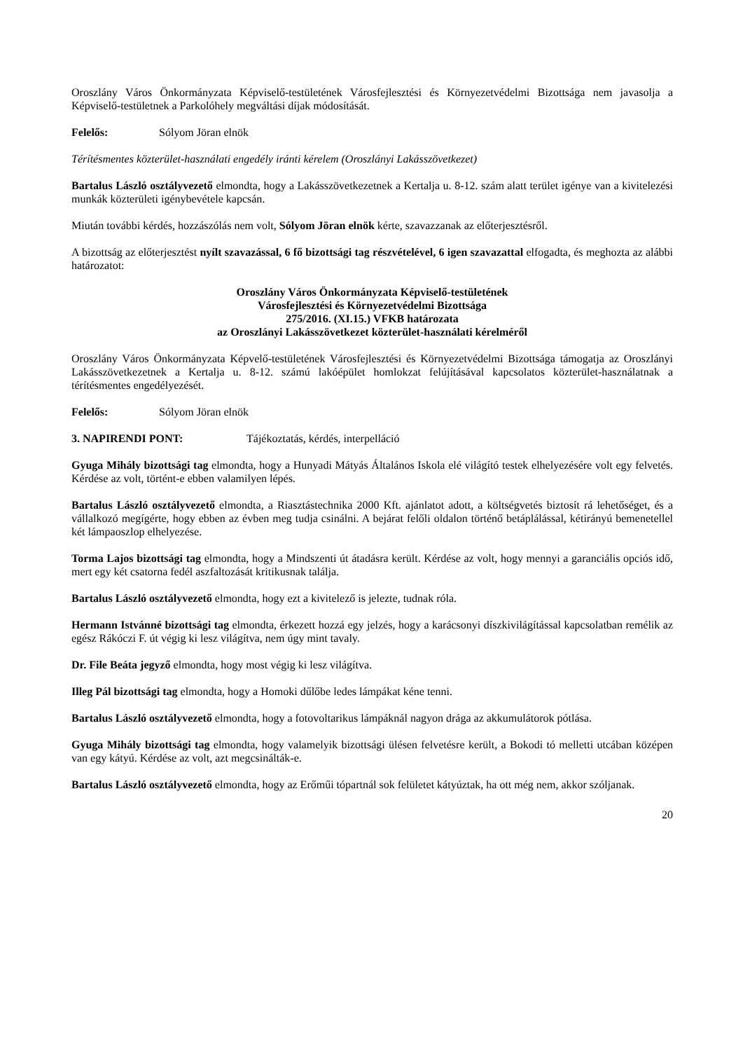Oroszlány Város Önkormányzata Képviselő-testületének Városfejlesztési és Környezetvédelmi Bizottsága nem javasolja a Képviselő-testületnek a Parkolóhely megváltási díjak módosítását.
Felelős: Sólyom Jöran elnök
Térítésmentes közterület-használati engedély iránti kérelem (Oroszlányi Lakásszövetkezet)
Bartalus László osztályvezető elmondta, hogy a Lakásszövetkezetnek a Kertalja u. 8-12. szám alatt terület igénye van a kivitelezési munkák közterületi igénybevétele kapcsán.
Miután további kérdés, hozzászólás nem volt, Sólyom Jöran elnök kérte, szavazzanak az előterjesztésről.
A bizottság az előterjesztést nyílt szavazással, 6 fő bizottsági tag részvételével, 6 igen szavazattal elfogadta, és meghozta az alábbi határozatot:
Oroszlány Város Önkormányzata Képviselő-testületének
Városfejlesztési és Környezetvédelmi Bizottsága
275/2016. (XI.15.) VFKB határozata
az Oroszlányi Lakásszövetkezet közterület-használati kérelméről
Oroszlány Város Önkormányzata Képvelő-testületének Városfejlesztési és Környezetvédelmi Bizottsága támogatja az Oroszlányi Lakásszövetkezetnek a Kertalja u. 8-12. számú lakóépület homlokzat felújításával kapcsolatos közterület-használatnak a térítésmentes engedélyezését.
Felelős: Sólyom Jöran elnök
3. NAPIRENDI PONT: Tájékoztatás, kérdés, interpelláció
Gyuga Mihály bizottsági tag elmondta, hogy a Hunyadi Mátyás Általános Iskola elé világító testek elhelyezésére volt egy felvetés. Kérdése az volt, történt-e ebben valamilyen lépés.
Bartalus László osztályvezető elmondta, a Riasztástechnika 2000 Kft. ajánlatot adott, a költségvetés biztosít rá lehetőséget, és a vállalkozó megígérte, hogy ebben az évben meg tudja csinálni. A bejárat felőli oldalon történő betáplálással, kétirányú bemenetellel két lámpaoszlop elhelyezése.
Torma Lajos bizottsági tag elmondta, hogy a Mindszenti út átadásra került. Kérdése az volt, hogy mennyi a garanciális opciós idő, mert egy két csatorna fedél aszfaltozását kritikusnak találja.
Bartalus László osztályvezető elmondta, hogy ezt a kivitelező is jelezte, tudnak róla.
Hermann Istvánné bizottsági tag elmondta, érkezett hozzá egy jelzés, hogy a karácsonyi díszkivilágítással kapcsolatban remélik az egész Rákóczi F. út végig ki lesz világítva, nem úgy mint tavaly.
Dr. File Beáta jegyző elmondta, hogy most végig ki lesz világítva.
Illeg Pál bizottsági tag elmondta, hogy a Homoki dűlőbe ledes lámpákat kéne tenni.
Bartalus László osztályvezető elmondta, hogy a fotovoltarikus lámpáknál nagyon drága az akkumulátorok pótlása.
Gyuga Mihály bizottsági tag elmondta, hogy valamelyik bizottsági ülésen felvetésre került, a Bokodi tó melletti utcában középen van egy kátyú. Kérdése az volt, azt megcsinálták-e.
Bartalus László osztályvezető elmondta, hogy az Erőműi tópartnál sok felületet kátyúztak, ha ott még nem, akkor szóljanak.
20